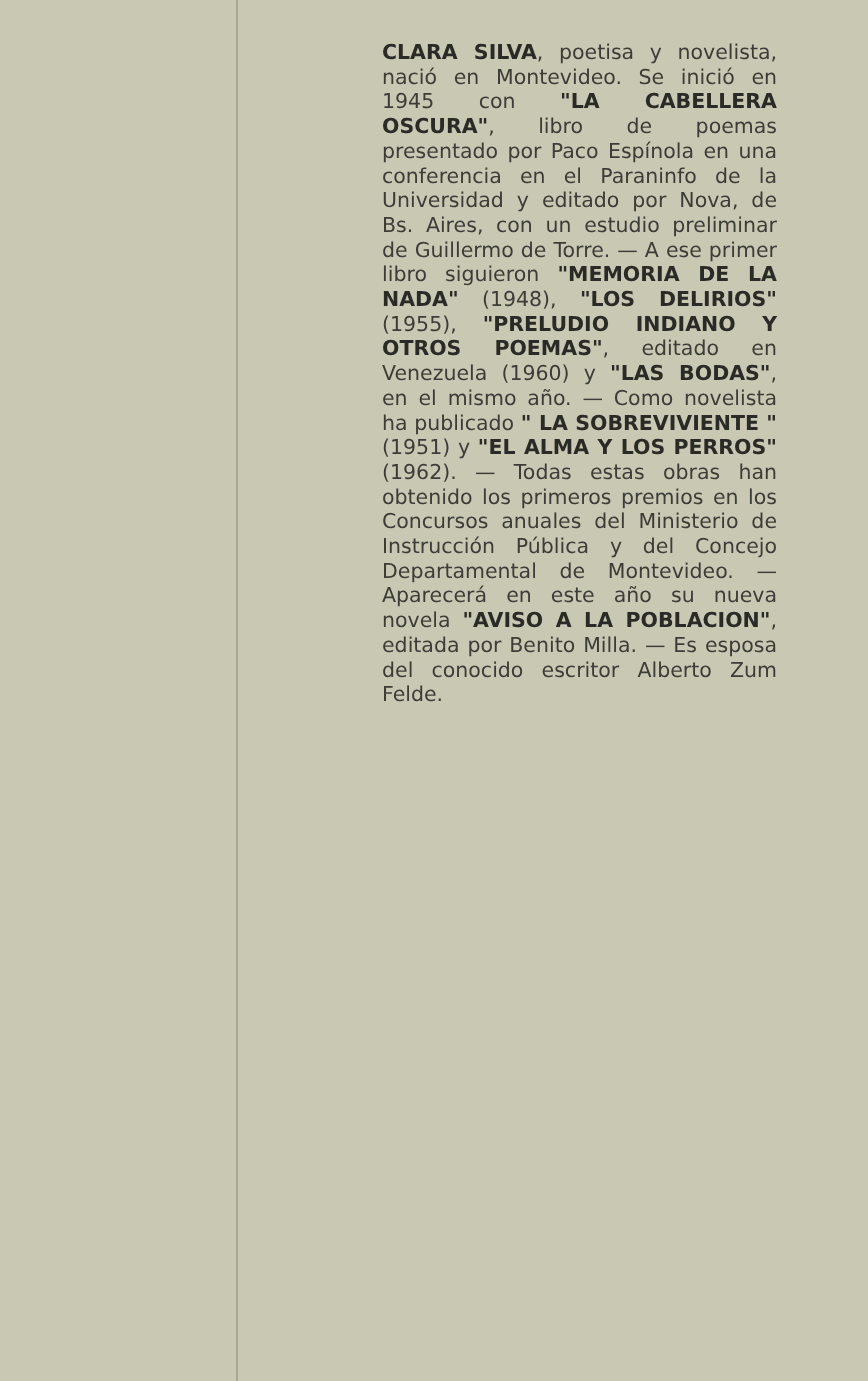CLARA SILVA, poetisa y novelista, nació en Montevideo. Se inició en 1945 con "LA CABELLERA OSCURA", libro de poemas presentado por Paco Espínola en una conferencia en el Paraninfo de la Universidad y editado por Nova, de Bs. Aires, con un estudio preliminar de Guillermo de Torre. — A ese primer libro siguieron "MEMORIA DE LA NADA" (1948), "LOS DELIRIOS" (1955), "PRELUDIO INDIANO Y OTROS POEMAS", editado en Venezuela (1960) y "LAS BODAS", en el mismo año. — Como novelista ha publicado " LA SOBREVIVIENTE " (1951) y "EL ALMA Y LOS PERROS" (1962). — Todas estas obras han obtenido los primeros premios en los Concursos anuales del Ministerio de Instrucción Pública y del Concejo Departamental de Montevideo. — Aparecerá en este año su nueva novela "AVISO A LA POBLACION", editada por Benito Milla. — Es esposa del conocido escritor Alberto Zum Felde.